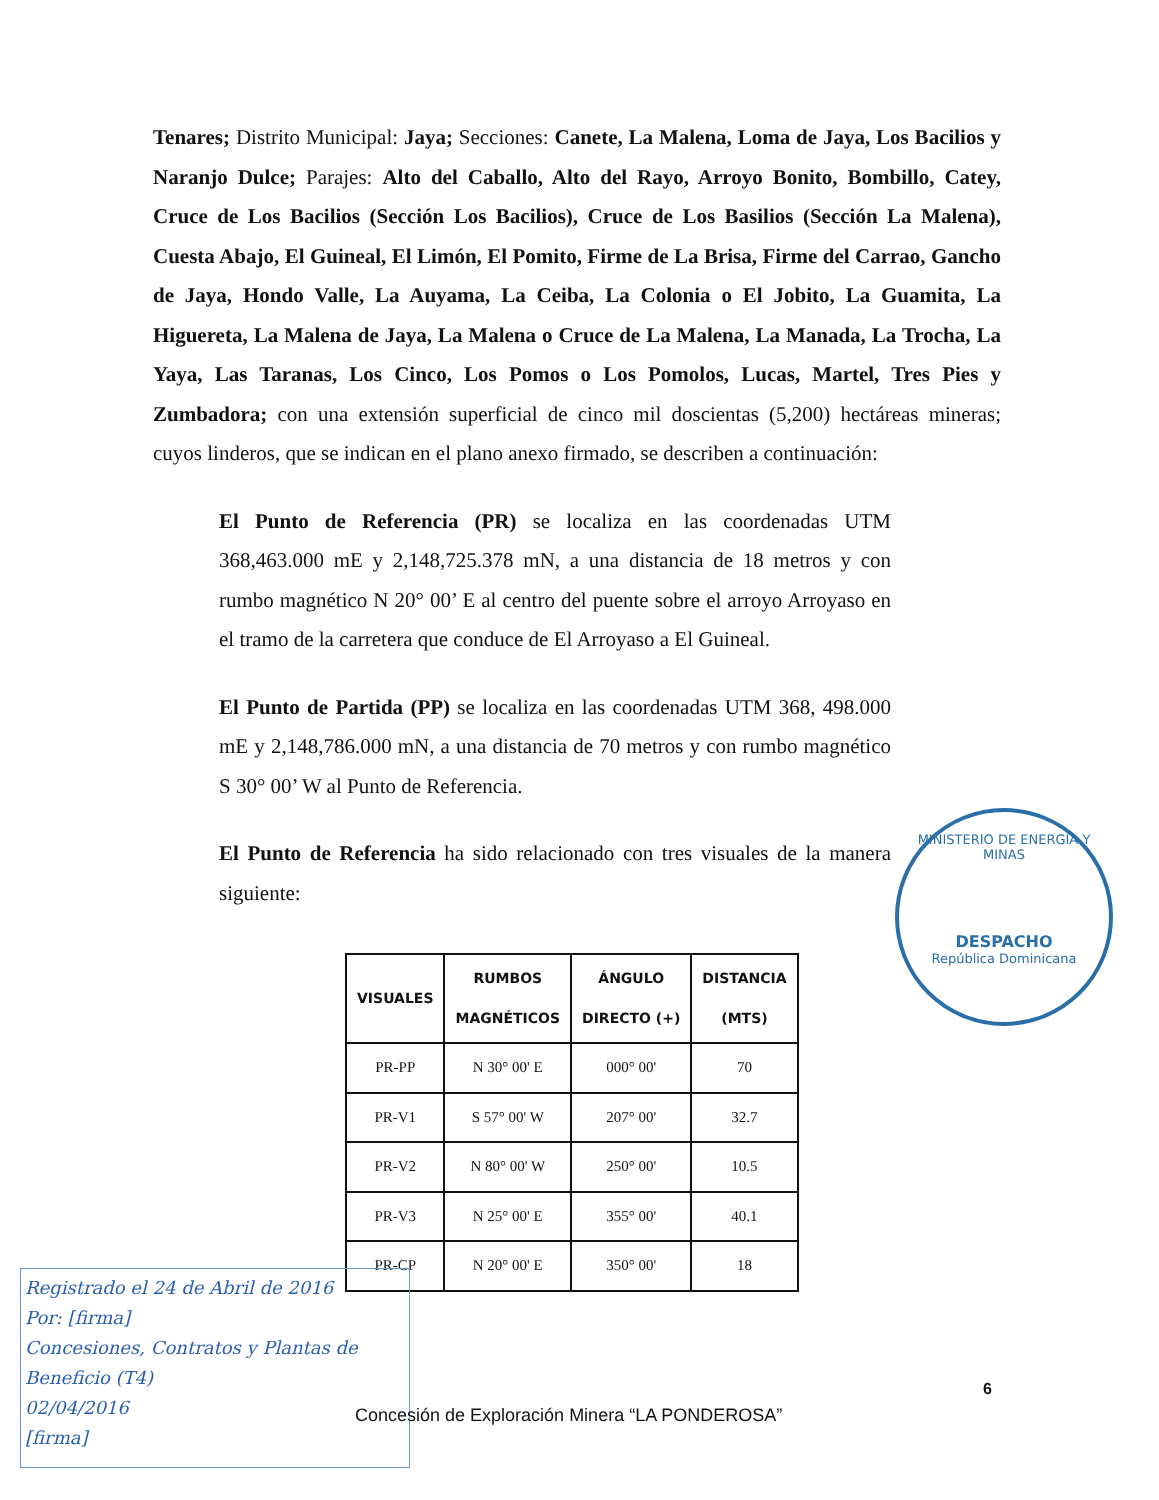Tenares; Distrito Municipal: Jaya; Secciones: Canete, La Malena, Loma de Jaya, Los Bacilios y Naranjo Dulce; Parajes: Alto del Caballo, Alto del Rayo, Arroyo Bonito, Bombillo, Catey, Cruce de Los Bacilios (Sección Los Bacilios), Cruce de Los Basilios (Sección La Malena), Cuesta Abajo, El Guineal, El Limón, El Pomito, Firme de La Brisa, Firme del Carrao, Gancho de Jaya, Hondo Valle, La Auyama, La Ceiba, La Colonia o El Jobito, La Guamita, La Higuereta, La Malena de Jaya, La Malena o Cruce de La Malena, La Manada, La Trocha, La Yaya, Las Taranas, Los Cinco, Los Pomos o Los Pomolos, Lucas, Martel, Tres Pies y Zumbadora; con una extensión superficial de cinco mil doscientas (5,200) hectáreas mineras; cuyos linderos, que se indican en el plano anexo firmado, se describen a continuación:
El Punto de Referencia (PR) se localiza en las coordenadas UTM 368,463.000 mE y 2,148,725.378 mN, a una distancia de 18 metros y con rumbo magnético N 20° 00’ E al centro del puente sobre el arroyo Arroyaso en el tramo de la carretera que conduce de El Arroyaso a El Guineal.
El Punto de Partida (PP) se localiza en las coordenadas UTM 368, 498.000 mE y 2,148,786.000 mN, a una distancia de 70 metros y con rumbo magnético S 30° 00’ W al Punto de Referencia.
El Punto de Referencia ha sido relacionado con tres visuales de la manera siguiente:
| VISUALES | RUMBOS MAGNÉTICOS | ÁNGULO DIRECTO (+) | DISTANCIA (MTS) |
| --- | --- | --- | --- |
| PR-PP | N 30° 00' E | 000° 00' | 70 |
| PR-V1 | S 57° 00' W | 207° 00' | 32.7 |
| PR-V2 | N 80° 00' W | 250° 00' | 10.5 |
| PR-V3 | N 25° 00' E | 355° 00' | 40.1 |
| PR-CP | N 20° 00' E | 350° 00' | 18 |
MINISTERIO DE ENERGÍA Y MINAS
DESPACHO
República Dominicana
Registrado el 24 de Abril de 2016
Por: [firma]
Concesiones, Contratos y Plantas de Beneficio (T4)
02/04/2016
[firma]
6
Concesión de Exploración Minera “LA PONDEROSA”